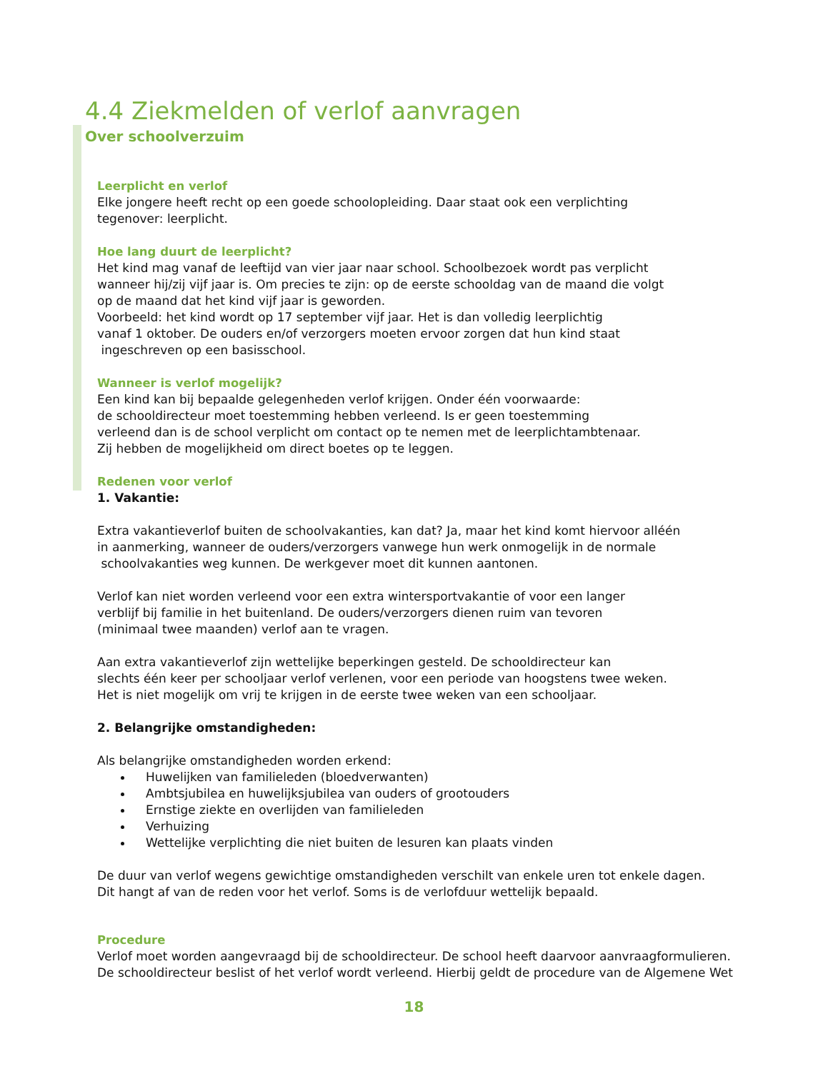4.4 Ziekmelden of verlof aanvragen
Over schoolverzuim
Leerplicht en verlof
Elke jongere heeft recht op een goede schoolopleiding. Daar staat ook een verplichting
tegenover: leerplicht.
Hoe lang duurt de leerplicht?
Het kind mag vanaf de leeftijd van vier jaar naar school. Schoolbezoek wordt pas verplicht
wanneer hij/zij vijf jaar is. Om precies te zijn: op de eerste schooldag van de maand die volgt
op de maand dat het kind vijf jaar is geworden.
Voorbeeld: het kind wordt op 17 september vijf jaar. Het is dan volledig leerplichtig
vanaf 1 oktober. De ouders en/of verzorgers moeten ervoor zorgen dat hun kind staat
ingeschreven op een basisschool.
Wanneer is verlof mogelijk?
Een kind kan bij bepaalde gelegenheden verlof krijgen. Onder één voorwaarde:
de schooldirecteur moet toestemming hebben verleend. Is er geen toestemming
verleend dan is de school verplicht om contact op te nemen met de leerplichtambtenaar.
Zij hebben de mogelijkheid om direct boetes op te leggen.
Redenen voor verlof
1. Vakantie:
Extra vakantieverlof buiten de schoolvakanties, kan dat? Ja, maar het kind komt hiervoor alléén
in aanmerking, wanneer de ouders/verzorgers vanwege hun werk onmogelijk in de normale
schoolvakanties weg kunnen. De werkgever moet dit kunnen aantonen.
Verlof kan niet worden verleend voor een extra wintersportvakantie of voor een langer
verblijf bij familie in het buitenland. De ouders/verzorgers dienen ruim van tevoren
(minimaal twee maanden) verlof aan te vragen.
Aan extra vakantieverlof zijn wettelijke beperkingen gesteld. De schooldirecteur kan
slechts één keer per schooljaar verlof verlenen, voor een periode van hoogstens twee weken.
Het is niet mogelijk om vrij te krijgen in de eerste twee weken van een schooljaar.
2. Belangrijke omstandigheden:
Als belangrijke omstandigheden worden erkend:
Huwelijken van familieleden (bloedverwanten)
Ambtsjubilea en huwelijksjubilea van ouders of grootouders
Ernstige ziekte en overlijden van familieleden
Verhuizing
Wettelijke verplichting die niet buiten de lesuren kan plaats vinden
De duur van verlof wegens gewichtige omstandigheden verschilt van enkele uren tot enkele dagen.
Dit hangt af van de reden voor het verlof. Soms is de verlofduur wettelijk bepaald.
Procedure
Verlof moet worden aangevraagd bij de schooldirecteur. De school heeft daarvoor aanvraagformulieren.
De schooldirecteur beslist of het verlof wordt verleend. Hierbij geldt de procedure van de Algemene Wet
18